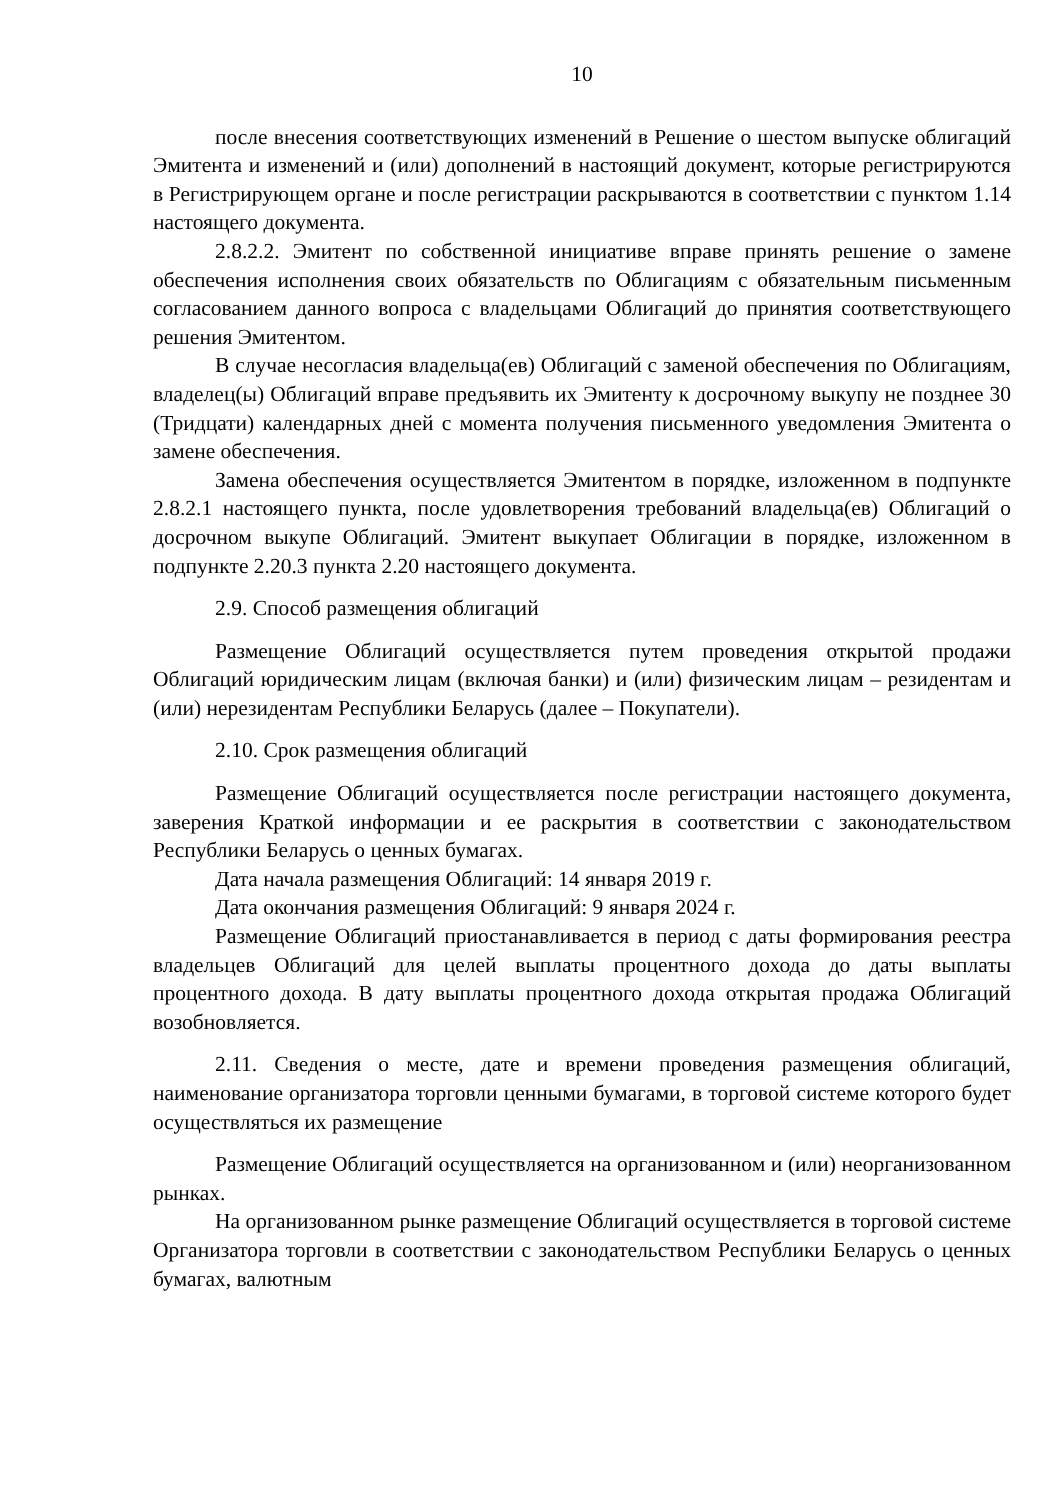10
после внесения соответствующих изменений в Решение о шестом выпуске облигаций Эмитента и изменений и (или) дополнений в настоящий документ, которые регистрируются в Регистрирующем органе и после регистрации раскрываются в соответствии с пунктом 1.14 настоящего документа.
2.8.2.2. Эмитент по собственной инициативе вправе принять решение о замене обеспечения исполнения своих обязательств по Облигациям с обязательным письменным согласованием данного вопроса с владельцами Облигаций до принятия соответствующего решения Эмитентом.
В случае несогласия владельца(ев) Облигаций с заменой обеспечения по Облигациям, владелец(ы) Облигаций вправе предъявить их Эмитенту к досрочному выкупу не позднее 30 (Тридцати) календарных дней с момента получения письменного уведомления Эмитента о замене обеспечения.
Замена обеспечения осуществляется Эмитентом в порядке, изложенном в подпункте 2.8.2.1 настоящего пункта, после удовлетворения требований владельца(ев) Облигаций о досрочном выкупе Облигаций. Эмитент выкупает Облигации в порядке, изложенном в подпункте 2.20.3 пункта 2.20 настоящего документа.
2.9. Способ размещения облигаций
Размещение Облигаций осуществляется путем проведения открытой продажи Облигаций юридическим лицам (включая банки) и (или) физическим лицам – резидентам и (или) нерезидентам Республики Беларусь (далее – Покупатели).
2.10. Срок размещения облигаций
Размещение Облигаций осуществляется после регистрации настоящего документа, заверения Краткой информации и ее раскрытия в соответствии с законодательством Республики Беларусь о ценных бумагах.
Дата начала размещения Облигаций: 14 января 2019 г.
Дата окончания размещения Облигаций: 9 января 2024 г.
Размещение Облигаций приостанавливается в период с даты формирования реестра владельцев Облигаций для целей выплаты процентного дохода до даты выплаты процентного дохода. В дату выплаты процентного дохода открытая продажа Облигаций возобновляется.
2.11. Сведения о месте, дате и времени проведения размещения облигаций, наименование организатора торговли ценными бумагами, в торговой системе которого будет осуществляться их размещение
Размещение Облигаций осуществляется на организованном и (или) неорганизованном рынках.
На организованном рынке размещение Облигаций осуществляется в торговой системе Организатора торговли в соответствии с законодательством Республики Беларусь о ценных бумагах, валютным